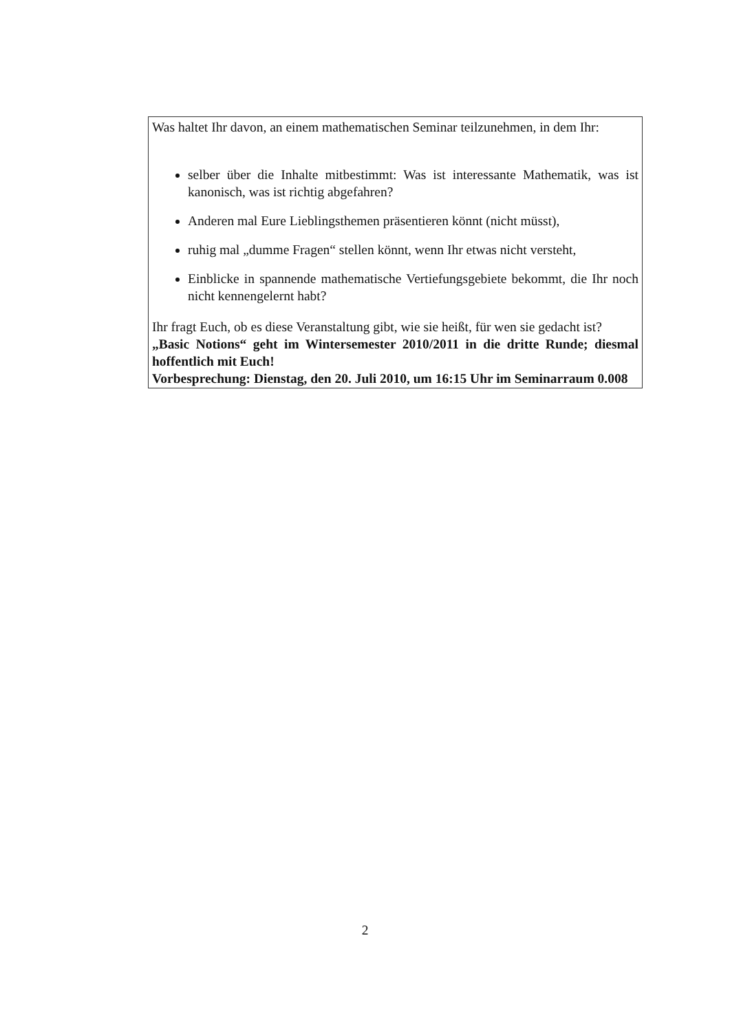Was haltet Ihr davon, an einem mathematischen Seminar teilzunehmen, in dem Ihr:
selber über die Inhalte mitbestimmt: Was ist interessante Mathematik, was ist kanonisch, was ist richtig abgefahren?
Anderen mal Eure Lieblingsthemen präsentieren könnt (nicht müsst),
ruhig mal „dumme Fragen“ stellen könnt, wenn Ihr etwas nicht versteht,
Einblicke in spannende mathematische Vertiefungsgebiete bekommt, die Ihr noch nicht kennengelernt habt?
Ihr fragt Euch, ob es diese Veranstaltung gibt, wie sie heißt, für wen sie gedacht ist?
„Basic Notions“ geht im Wintersemester 2010/2011 in die dritte Runde; diesmal hoffentlich mit Euch!
Vorbesprechung: Dienstag, den 20. Juli 2010, um 16:15 Uhr im Seminarraum 0.008
2